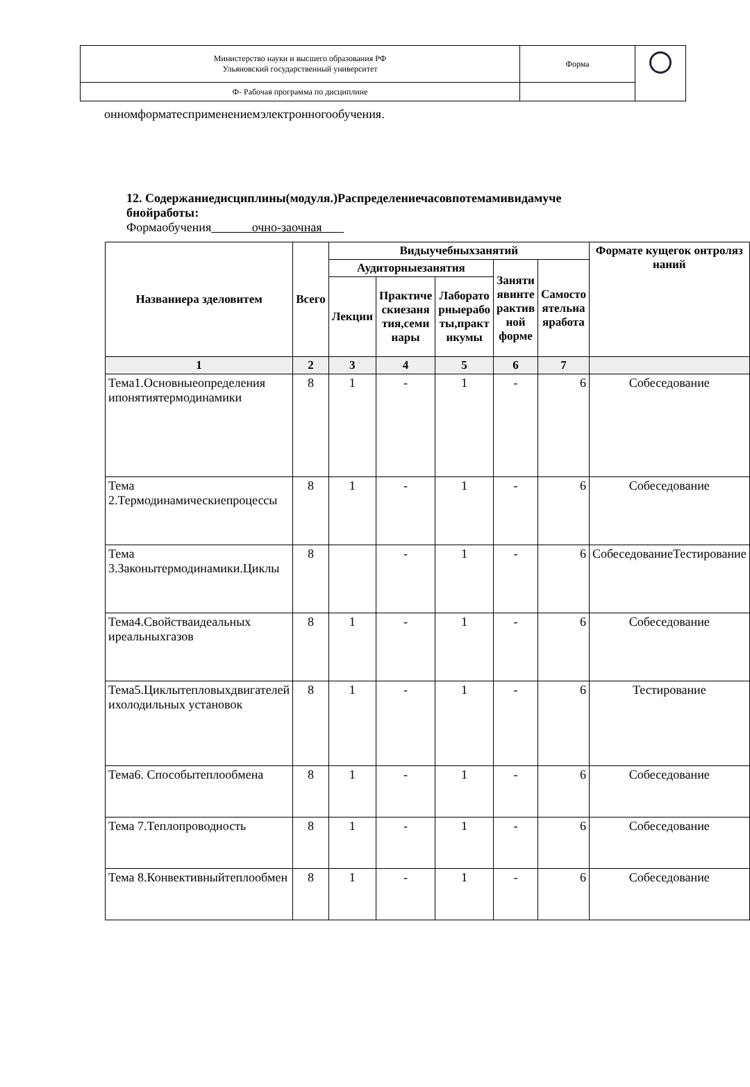| Министерство науки и высшего образования РФ Ульяновский государственный университет | Форма | |
| Ф- Рабочая программа по дисциплине | | |
онномформатесприменениемэлектронногообучения.
12. Содержаниедисциплины(модуля.)Распределениечасовпотемамивидамуче
бнойработы:
Формаобучения очно-заочная
| Названиера зделовитем | Всего | Видыучебныхзанятий | | | | | Формате кущегок онтроляз наний |
| --- | --- | --- | --- | --- | --- | --- | --- |
| | | Аудиторныезанятия | | | Заняти явинте рактив ной форме | Самосто ятельна яработа | |
| | | Лекции | Практиче скиезаня тия,семи нары | Лаборато рныерабо ты,практ икумы | | | |
| 1 | 2 | 3 | 4 | 5 | 6 | 7 | |
| Тема1.Основныеопределения ипонятиятермодинамики | 8 | 1 | - | 1 | - | 6 | Собеседование |
| Тема 2.Термодинамическиепроцессы | 8 | 1 | - | 1 | - | 6 | Собеседование |
| Тема 3.Законытермодинамики.Циклы | 8 | | - | 1 | - | 6 | СобеседованиеТестирование |
| Тема4.Свойстваидеальных иреальныхгазов | 8 | 1 | - | 1 | - | 6 | Собеседование |
| Тема5.Циклытепловыхдвигателей ихолодильных установок | 8 | 1 | - | 1 | - | 6 | Тестирование |
| Тема6. Способытеплообмена | 8 | 1 | - | 1 | - | 6 | Собеседование |
| Тема 7.Теплопроводность | 8 | 1 | - | 1 | - | 6 | Собеседование |
| Тема 8.Конвективныйтеплообмен | 8 | 1 | - | 1 | - | 6 | Собеседование |